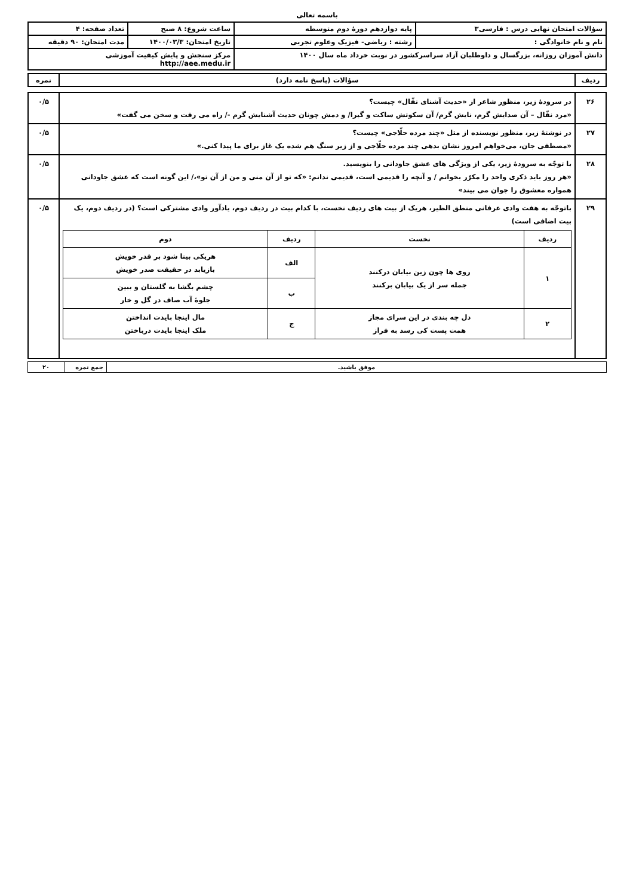باسمه تعالی
| سؤالات امتحان نهایی درس : فارسی۳ | پایه دوازدهم دورهٔ دوم متوسطه | ساعت شروع: ۸ صبح | تعداد صفحه: ۴ |
| نام و نام خانوادگی : | رشته : ریاضی- فیزیک وعلوم تجربی | تاریخ امتحان: ۱۴۰۰/۰۳/۳ | مدت امتحان: ۹۰ دقیقه |
| دانش آموزان روزانه، بزرگسال و داوطلبان آزاد سراسرکشور در نوبت خرداد ماه سال ۱۴۰۰ | | مرکز سنجش و پایش کیفیت آموزشی http://aee.medu.ir | |
| ردیف | سؤالات (پاسخ نامه دارد) | نمره |
| ۲۶ | در سرودهٔ زیر، منظور شاعر از «حدیث آشنای نقّال» چیست؟ «مرد نقّال – آن صدایش گرم، نایش گرم/ آن سکوتش ساکت و گیرا/ و دمش چونان حدیث آشنایش گرم -/ راه می رفت و سخن می گفت» | ۰/۵ |
| ۲۷ | در نوشتهٔ زیر، منظور نویسنده از مثل «چند مرده حلّاجی» چیست؟ «مصطفی جان، می‌خواهم امروز نشان بدهی چند مرده حلّاجی و از زیر سنگ هم شده یک غاز برای ما پیدا کنی.» | ۰/۵ |
| ۲۸ | با توجّه به سرودهٔ زیر، یکی از ویژگی های عشق جاودانی را بنویسید. «هر روز باید ذکری واحد را مکرّر بخوانم / و آنچه را قدیمی است، قدیمی ندانم: «که تو از آن منی و من از آن تو»،/ این گونه است که عشق جاودانی همواره معشوق را جوان می بیند» | ۰/۵ |
| ۲۹ | باتوجّه به هفت وادی عرفانی منطق الطیر، هریک از بیت های ردیف نخست، با کدام بیت در ردیف دوم، یادآور وادی مشترکی است؟ (در ردیف دوم، یک بیت اضافی است) / ردیف / نخست / ردیف / دوم / / --- / --- / --- / --- / / ۱ / روی ها چون زین بیابان درکنند جمله سر از یک بیابان برکنند / الف / هریکی بینا شود بر قدر خویش بازیابد در حقیقت صدر خویش / / / / ب / چشم بگشا به گلستان و ببین جلوهٔ آب صاف در گل و خار / / ۲ / دل چه بندی در این سرای مجاز همت پست کی رسد به فراز / ج / مال اینجا بایدت انداختن ملک اینجا بایدت درباختن / | ۰/۵ |
| موفق باشید. | جمع نمره | ۲۰ |